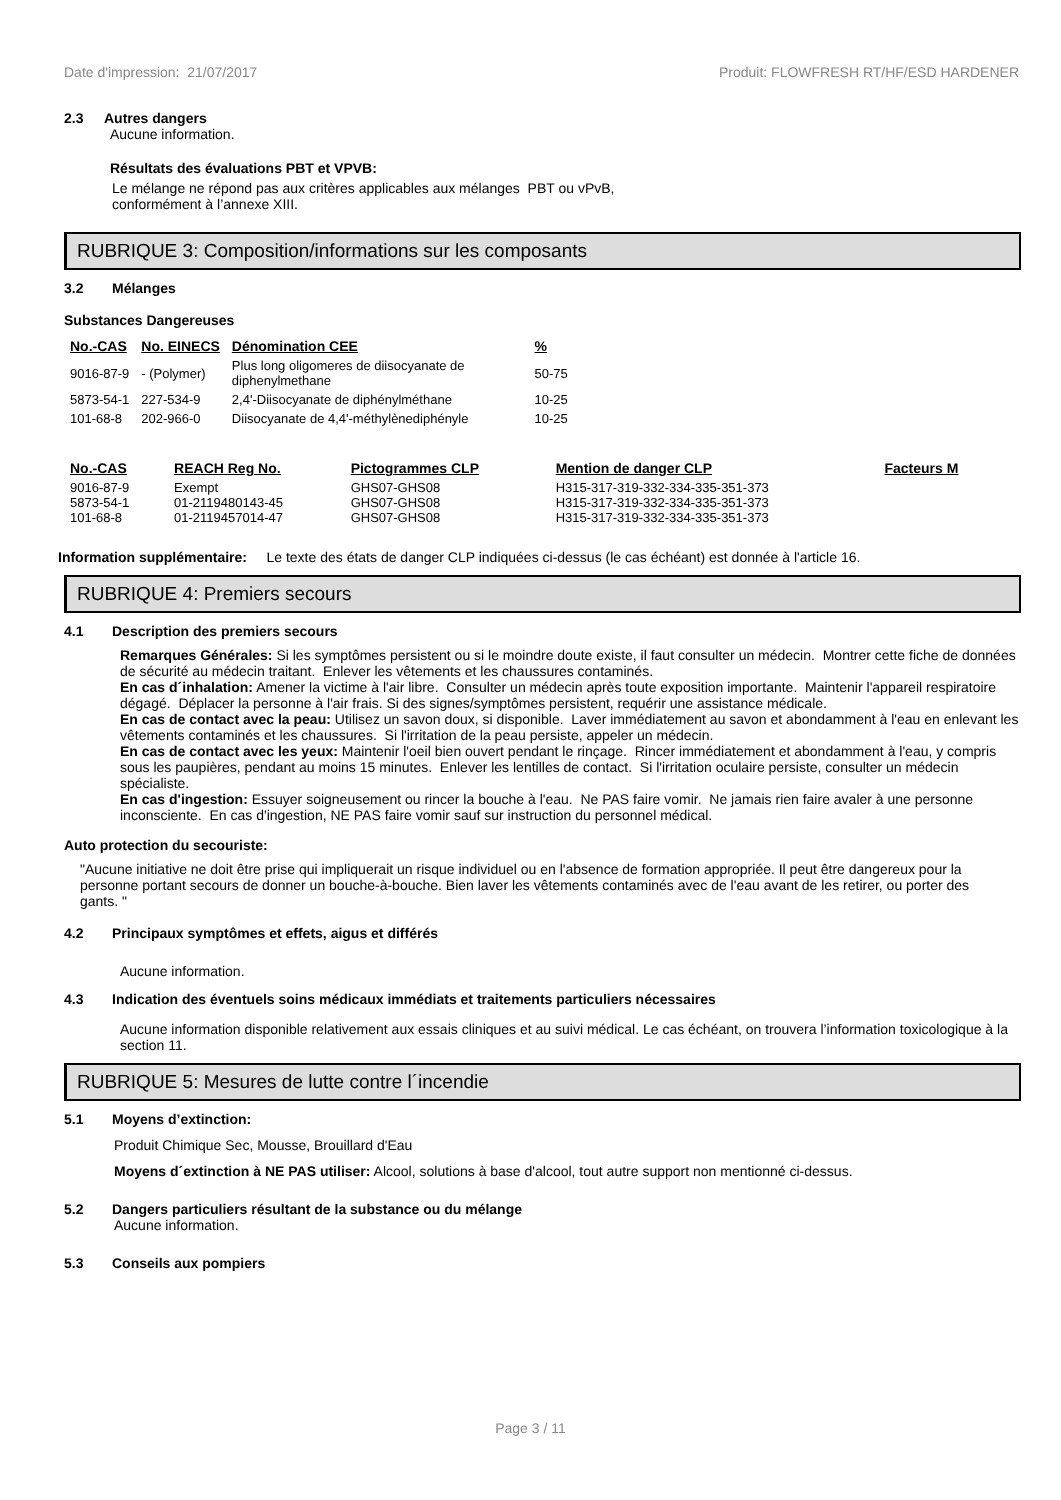Date d'impression: 21/07/2017 Produit: FLOWFRESH RT/HF/ESD HARDENER
2.3 Autres dangers
Aucune information.
Résultats des évaluations PBT et VPVB:
Le mélange ne répond pas aux critères applicables aux mélanges PBT ou vPvB,
conformément à l’annexe XIII.
RUBRIQUE 3: Composition/informations sur les composants
3.2 Mélanges
Substances Dangereuses
| No.-CAS | No. EINECS | Dénomination CEE | % |
| --- | --- | --- | --- |
| 9016-87-9 | - (Polymer) | Plus long oligomeres de diisocyanate de diphenylmethane | 50-75 |
| 5873-54-1 | 227-534-9 | 2,4'-Diisocyanate de diphénylméthane | 10-25 |
| 101-68-8 | 202-966-0 | Diisocyanate de 4,4'-méthylènediphényle | 10-25 |
| No.-CAS | REACH Reg No. | Pictogrammes CLP | Mention de danger CLP | Facteurs M |
| --- | --- | --- | --- | --- |
| 9016-87-9 5873-54-1 101-68-8 | Exempt 01-2119480143-45 01-2119457014-47 | GHS07-GHS08 GHS07-GHS08 GHS07-GHS08 | H315-317-319-332-334-335-351-373 H315-317-319-332-334-335-351-373 H315-317-319-332-334-335-351-373 | |
Information supplémentaire: Le texte des états de danger CLP indiquées ci-dessus (le cas échéant) est donnée à l'article 16.
RUBRIQUE 4: Premiers secours
4.1 Description des premiers secours
Remarques Générales: Si les symptômes persistent ou si le moindre doute existe, il faut consulter un médecin. Montrer cette fiche de données de sécurité au médecin traitant. Enlever les vêtements et les chaussures contaminés.
En cas d´inhalation: Amener la victime à l'air libre. Consulter un médecin après toute exposition importante. Maintenir l'appareil respiratoire dégagé. Déplacer la personne à l'air frais. Si des signes/symptômes persistent, requérir une assistance médicale.
En cas de contact avec la peau: Utilisez un savon doux, si disponible. Laver immédiatement au savon et abondamment à l'eau en enlevant les vêtements contaminés et les chaussures. Si l'irritation de la peau persiste, appeler un médecin.
En cas de contact avec les yeux: Maintenir l'oeil bien ouvert pendant le rinçage. Rincer immédiatement et abondamment à l'eau, y compris sous les paupières, pendant au moins 15 minutes. Enlever les lentilles de contact. Si l'irritation oculaire persiste, consulter un médecin spécialiste.
En cas d'ingestion: Essuyer soigneusement ou rincer la bouche à l'eau. Ne PAS faire vomir. Ne jamais rien faire avaler à une personne inconsciente. En cas d'ingestion, NE PAS faire vomir sauf sur instruction du personnel médical.
Auto protection du secouriste:
"Aucune initiative ne doit être prise qui impliquerait un risque individuel ou en l'absence de formation appropriée. Il peut être dangereux pour la personne portant secours de donner un bouche-à-bouche. Bien laver les vêtements contaminés avec de l'eau avant de les retirer, ou porter des gants. "
4.2 Principaux symptômes et effets, aigus et différés
Aucune information.
4.3 Indication des éventuels soins médicaux immédiats et traitements particuliers nécessaires
Aucune information disponible relativement aux essais cliniques et au suivi médical. Le cas échéant, on trouvera l’information toxicologique à la section 11.
RUBRIQUE 5: Mesures de lutte contre l´incendie
5.1 Moyens d’extinction:
Produit Chimique Sec, Mousse, Brouillard d'Eau
Moyens d´extinction à NE PAS utiliser: Alcool, solutions à base d'alcool, tout autre support non mentionné ci-dessus.
5.2 Dangers particuliers résultant de la substance ou du mélange
Aucune information.
5.3 Conseils aux pompiers
Page 3 / 11